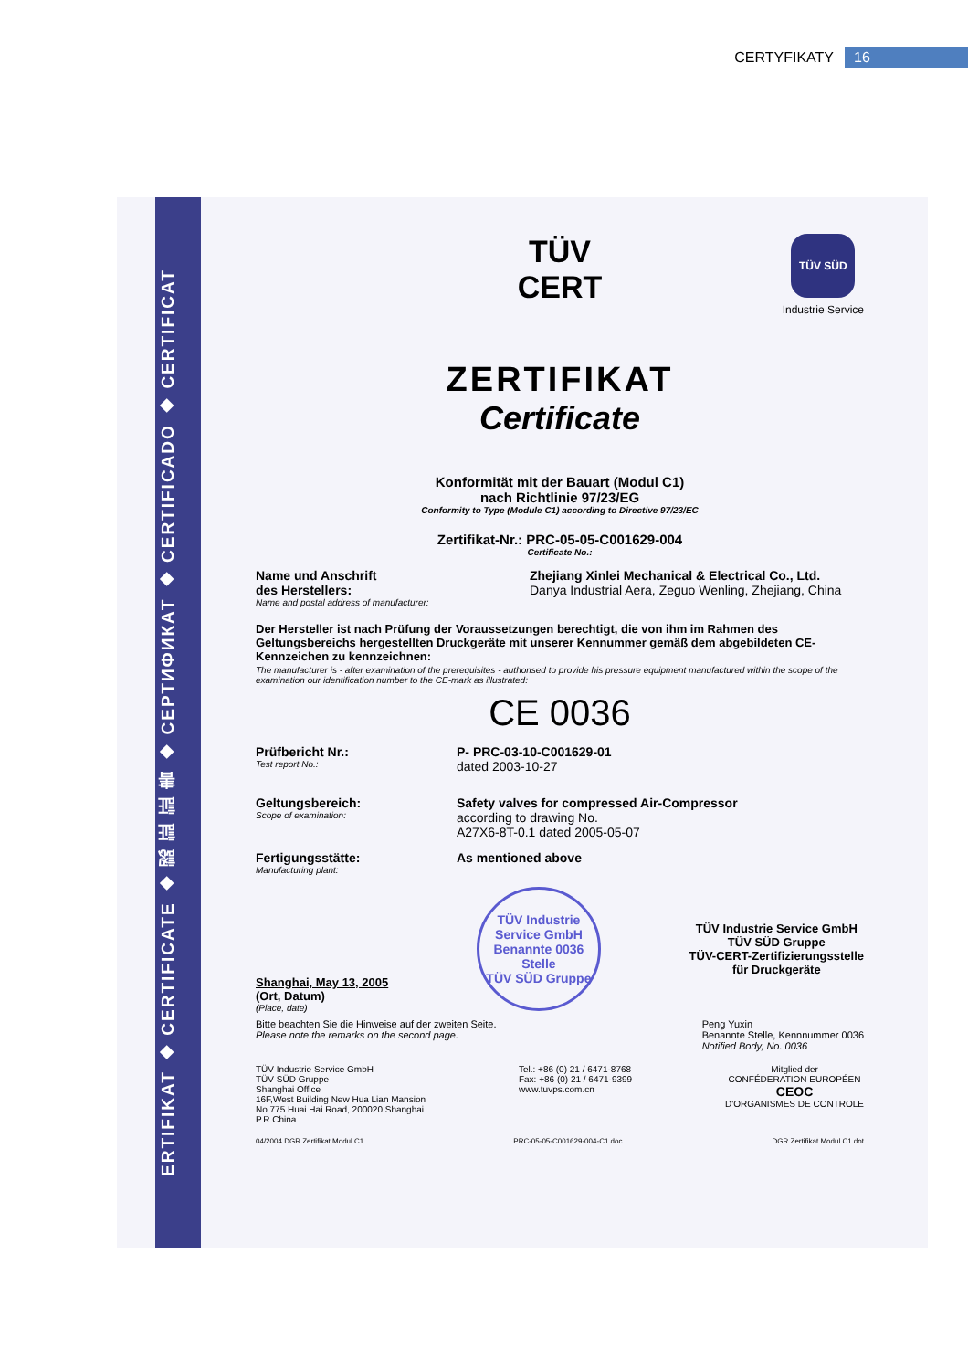CERTYFIKATY 16
ERTIFIKAT ◆ CERTIFICATE ◆ 認 証 証 書 ◆ СЕРТИФИКАТ ◆ CERTIFICADO ◆ CERTIFICAT
TÜV
CERT
TÜV SÜD
Industrie Service
ZERTIFIKAT
Certificate
Konformität mit der Bauart (Modul C1)
nach Richtlinie 97/23/EG
Conformity to Type (Module C1) according to Directive 97/23/EC
Zertifikat-Nr.: PRC-05-05-C001629-004
Certificate No.:
Name und Anschrift
des Herstellers:
Name and postal address of manufacturer:
Zhejiang Xinlei Mechanical & Electrical Co., Ltd.
Danya Industrial Aera, Zeguo Wenling, Zhejiang, China
Der Hersteller ist nach Prüfung der Voraussetzungen berechtigt, die von ihm im Rahmen des Geltungsbereichs hergestellten Druckgeräte mit unserer Kennummer gemäß dem abgebildeten CE-Kennzeichen zu kennzeichnen:
The manufacturer is - after examination of the prerequisites - authorised to provide his pressure equipment manufactured within the scope of the examination our identification number to the CE-mark as illustrated:
CE 0036
Prüfbericht Nr.:
Test report No.:
P- PRC-03-10-C001629-01
dated 2003-10-27
Geltungsbereich:
Scope of examination:
Safety valves for compressed Air-Compressor
according to drawing No.
A27X6-8T-0.1 dated 2005-05-07
Fertigungsstätte:
Manufacturing plant:
As mentioned above
Shanghai, May 13, 2005
(Ort, Datum)
(Place, date)
TÜV Industrie Service GmbH
Benannte 0036 Stelle
TÜV SÜD Gruppe
TÜV Industrie Service GmbH
TÜV SÜD Gruppe
TÜV-CERT-Zertifizierungsstelle
für Druckgeräte
Bitte beachten Sie die Hinweise auf der zweiten Seite.
Please note the remarks on the second page.
Peng Yuxin
Benannte Stelle, Kennnummer 0036
Notified Body, No. 0036
TÜV Industrie Service GmbH
TÜV SÜD Gruppe
Shanghai Office
16F,West Building New Hua Lian Mansion
No.775 Huai Hai Road, 200020 Shanghai
P.R.China
Tel.: +86 (0) 21 / 6471-8768
Fax: +86 (0) 21 / 6471-9399
www.tuvps.com.cn
Mitglied der
CONFÉDERATION EUROPÉEN
CEOC
D'ORGANISMES DE CONTROLE
04/2004 DGR Zertifikat Modul C1 PRC-05-05-C001629-004-C1.doc DGR Zertifikat Modul C1.dot